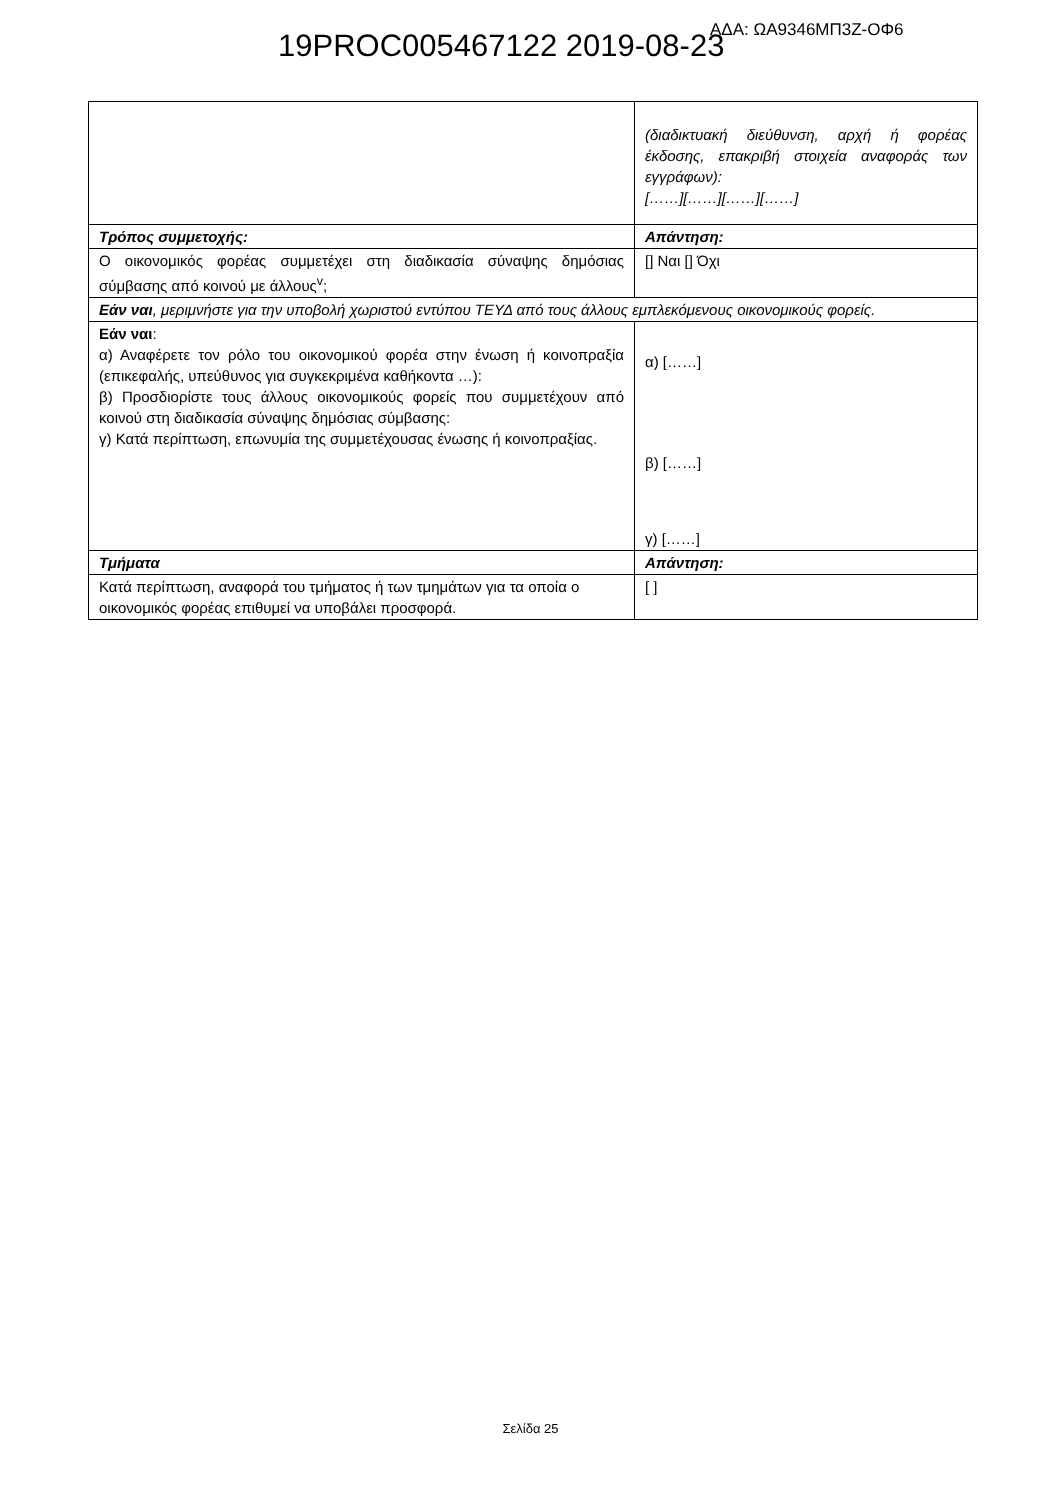19PROC005467122 2019-08-23 ΑΔΑ: ΩΑ9346ΜΠ3Ζ-ΟΦ6
| | (διαδικτυακή διεύθυνση, αρχή ή φορέας έκδοσης, επακριβή στοιχεία αναφοράς των εγγράφων): [……][……][……][……] |
| Τρόπος συμμετοχής: | Απάντηση: |
| Ο οικονομικός φορέας συμμετέχει στη διαδικασία σύναψης δημόσιας σύμβασης από κοινού με άλλους<sup>v</sup>; | [] Ναι [] Όχι |
| Εάν ναι , μεριμνήστε για την υποβολή χωριστού εντύπου ΤΕΥΔ από τους άλλους εμπλεκόμενους οικονομικούς φορείς. | |
| Εάν ναι : α) Αναφέρετε τον ρόλο του οικονομικού φορέα στην ένωση ή κοινοπραξία (επικεφαλής, υπεύθυνος για συγκεκριμένα καθήκοντα …): β) Προσδιορίστε τους άλλους οικονομικούς φορείς που συμμετέχουν από κοινού στη διαδικασία σύναψης δημόσιας σύμβασης: γ) Κατά περίπτωση, επωνυμία της συμμετέχουσας ένωσης ή κοινοπραξίας. | α) [……] β) [……] γ) [……] |
| Τμήματα | Απάντηση: |
| Κατά περίπτωση, αναφορά του τμήματος ή των τμημάτων για τα οποία ο οικονομικός φορέας επιθυμεί να υποβάλει προσφορά. | [ ] |
Σελίδα 25